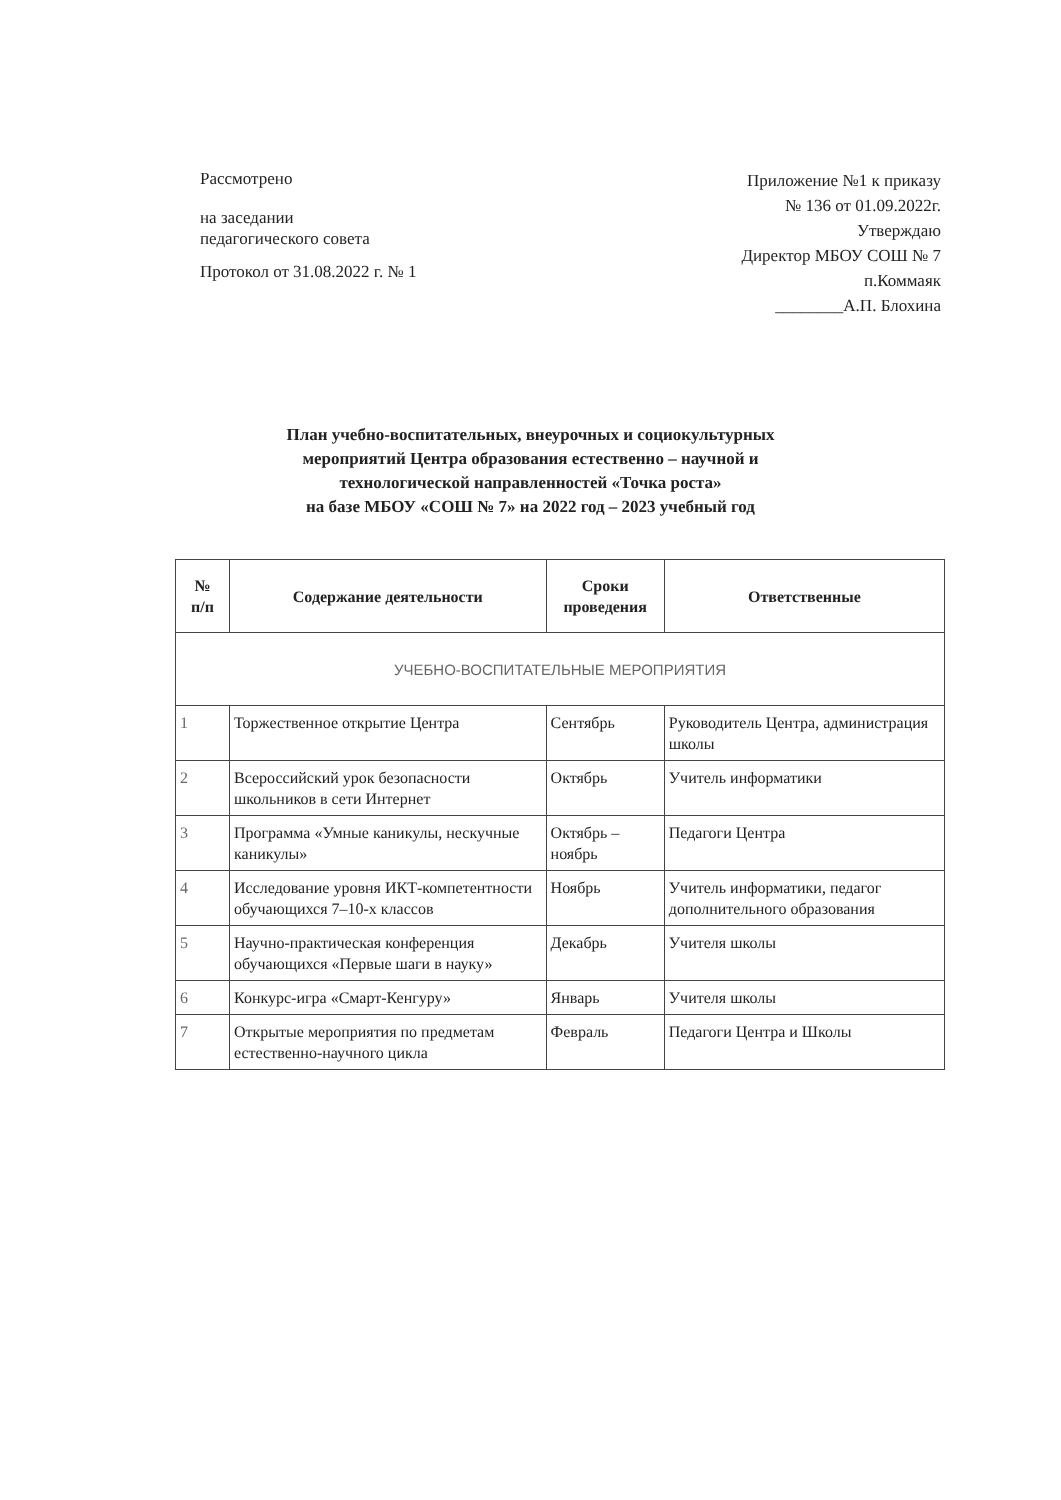Рассмотрено
на заседании
педагогического совета
Протокол от 31.08.2022 г. № 1
Приложение №1 к приказу
№ 136 от 01.09.2022г.
Утверждаю
Директор МБОУ СОШ № 7
п.Коммаяк
________А.П. Блохина
План учебно-воспитательных, внеурочных и социокультурных
мероприятий Центра образования естественно – научной и
технологической направленностей «Точка роста»
на базе МБОУ «СОШ № 7» на 2022 год – 2023 учебный год
| № п/п | Содержание деятельности | Сроки проведения | Ответственные |
| --- | --- | --- | --- |
| УЧЕБНО-ВОСПИТАТЕЛЬНЫЕ МЕРОПРИЯТИЯ | | | |
| 1 | Торжественное открытие Центра | Сентябрь | Руководитель Центра, администрация школы |
| 2 | Всероссийский урок безопасности школьников в сети Интернет | Октябрь | Учитель информатики |
| 3 | Программа «Умные каникулы, нескучные каникулы» | Октябрь – ноябрь | Педагоги Центра |
| 4 | Исследование уровня ИКТ-компетентности обучающихся 7–10-х классов | Ноябрь | Учитель информатики, педагог дополнительного образования |
| 5 | Научно-практическая конференция обучающихся «Первые шаги в науку» | Декабрь | Учителя школы |
| 6 | Конкурс-игра «Смарт-Кенгуру» | Январь | Учителя школы |
| 7 | Открытые мероприятия по предметам естественно-научного цикла | Февраль | Педагоги Центра и Школы |